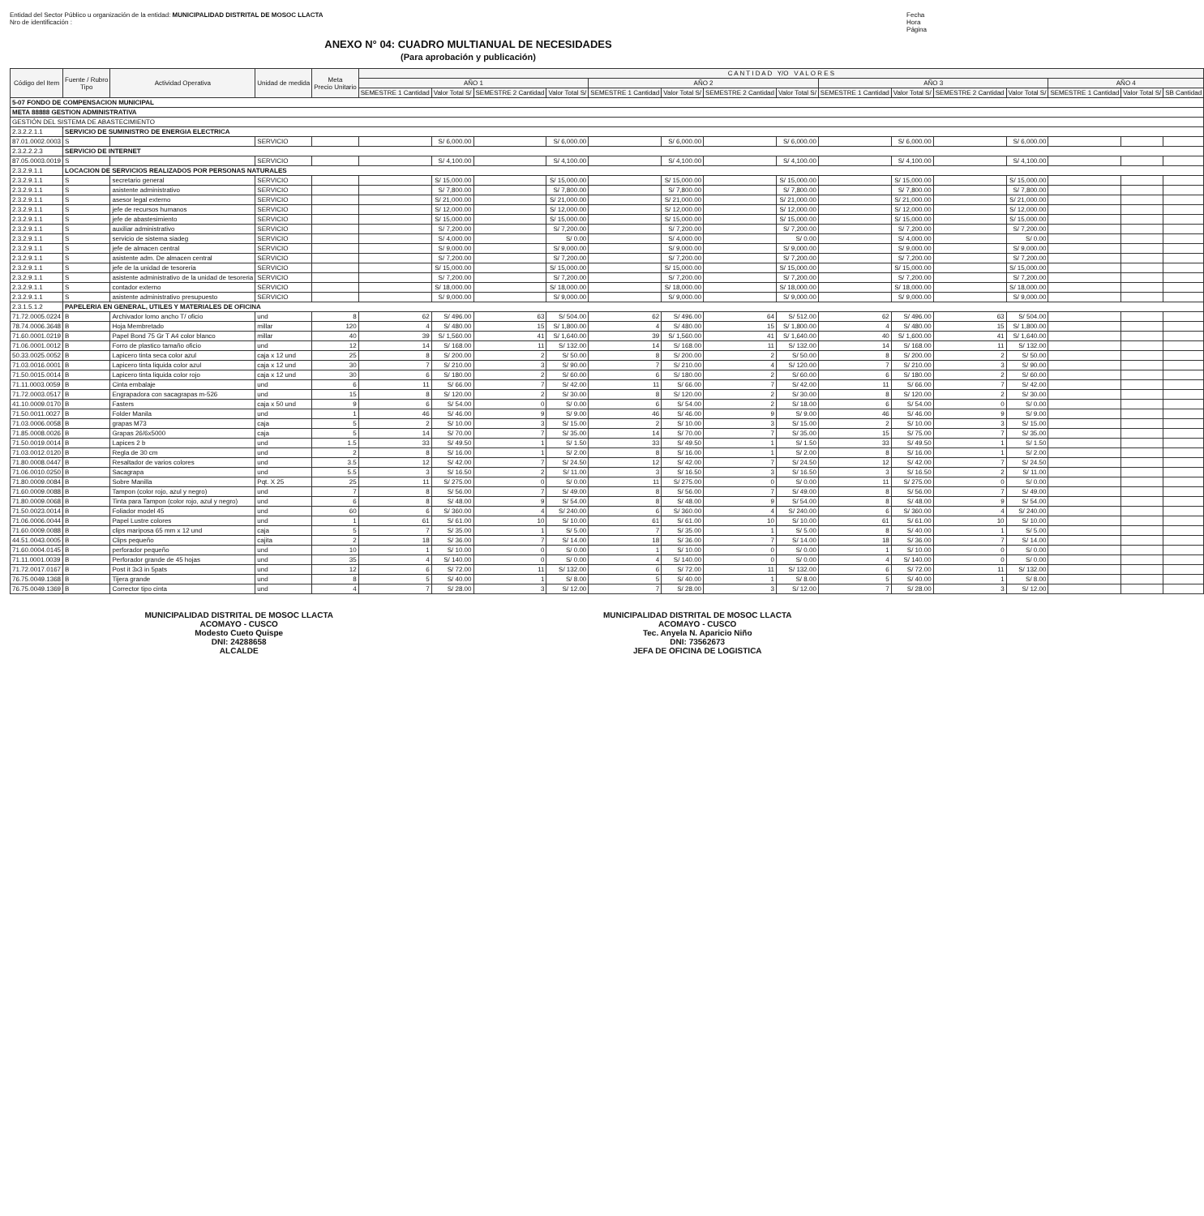Entidad del Sector Público u organización de la entidad: MUNICIPALIDAD DISTRITAL DE MOSOC LLACTA
Nro de identificación :
Fecha
Hora
Página
ANEXO N° 04: CUADRO MULTIANUAL DE NECESIDADES
(Para aprobación y publicación)
| Código del Item | Fuente / Rubro Tipo | Actividad Operativa | Unidad de medida | Meta Precio Unitario | C A N T I D A D Y/O V A L O R E S | | | | | | | | | | | | | | |
| --- | --- | --- | --- | --- | --- | --- | --- | --- | --- | --- | --- | --- | --- | --- | --- | --- | --- | --- | --- |
| | | | | | AÑO 1 | | | | AÑO 2 | | | | AÑO 3 | | | | AÑO 4 | | |
| | | | | | SEMESTRE 1 Cantidad | Valor Total S/ | SEMESTRE 2 Cantidad | Valor Total S/ | SEMESTRE 1 Cantidad | Valor Total S/ | SEMESTRE 2 Cantidad | Valor Total S/ | SEMESTRE 1 Cantidad | Valor Total S/ | SEMESTRE 2 Cantidad | Valor Total S/ | SEMESTRE 1 Cantidad | Valor Total S/ | SB Cantidad |
| 5-07 FONDO DE COMPENSACION MUNICIPAL | | | | | | | | | | | | | | | | | | | |
| META 88888 GESTION ADMINISTRATIVA | | | | | | | | | | | | | | | | | | | |
| GESTIÓN DEL SISTEMA DE ABASTECIMIENTO | | | | | | | | | | | | | | | | | | | |
| 2.3.2.2.1.1 | SERVICIO DE SUMINISTRO DE ENERGIA ELECTRICA | | | | | | | | | | | | | | | | | | |
| 87.01.0002.0003 | S | | SERVICIO | | | S/ 6,000.00 | | S/ 6,000.00 | | S/ 6,000.00 | | S/ 6,000.00 | | S/ 6,000.00 | | S/ 6,000.00 | | | |
| 2.3.2.2.2.3 | SERVICIO DE INTERNET | | | | | | | | | | | | | | | | | | |
| 87.05.0003.0019 | S | | SERVICIO | | | S/ 4,100.00 | | S/ 4,100.00 | | S/ 4,100.00 | | S/ 4,100.00 | | S/ 4,100.00 | | S/ 4,100.00 | | | |
| 2.3.2.9.1.1 | LOCACION DE SERVICIOS REALIZADOS POR PERSONAS NATURALES | | | | | | | | | | | | | | | | | | |
| 2.3.2.9.1.1 | S | secretario general | SERVICIO | | | S/ 15,000.00 | | S/ 15,000.00 | | S/ 15,000.00 | | S/ 15,000.00 | | S/ 15,000.00 | | S/ 15,000.00 | | | |
| 2.3.2.9.1.1 | S | asistente administrativo | SERVICIO | | | S/ 7,800.00 | | S/ 7,800.00 | | S/ 7,800.00 | | S/ 7,800.00 | | S/ 7,800.00 | | S/ 7,800.00 | | | |
| 2.3.2.9.1.1 | S | asesor legal externo | SERVICIO | | | S/ 21,000.00 | | S/ 21,000.00 | | S/ 21,000.00 | | S/ 21,000.00 | | S/ 21,000.00 | | S/ 21,000.00 | | | |
| 2.3.2.9.1.1 | S | jefe de recursos humanos | SERVICIO | | | S/ 12,000.00 | | S/ 12,000.00 | | S/ 12,000.00 | | S/ 12,000.00 | | S/ 12,000.00 | | S/ 12,000.00 | | | |
| 2.3.2.9.1.1 | S | jefe de abastesimiento | SERVICIO | | | S/ 15,000.00 | | S/ 15,000.00 | | S/ 15,000.00 | | S/ 15,000.00 | | S/ 15,000.00 | | S/ 15,000.00 | | | |
| 2.3.2.9.1.1 | S | auxiliar administrativo | SERVICIO | | | S/ 7,200.00 | | S/ 7,200.00 | | S/ 7,200.00 | | S/ 7,200.00 | | S/ 7,200.00 | | S/ 7,200.00 | | | |
| 2.3.2.9.1.1 | S | servicio de sistema siadeg | SERVICIO | | | S/ 4,000.00 | | S/ 0.00 | | S/ 4,000.00 | | S/ 0.00 | | S/ 4,000.00 | | S/ 0.00 | | | |
| 2.3.2.9.1.1 | S | jefe de almacen central | SERVICIO | | | S/ 9,000.00 | | S/ 9,000.00 | | S/ 9,000.00 | | S/ 9,000.00 | | S/ 9,000.00 | | S/ 9,000.00 | | | |
| 2.3.2.9.1.1 | S | asistente adm. De almacen central | SERVICIO | | | S/ 7,200.00 | | S/ 7,200.00 | | S/ 7,200.00 | | S/ 7,200.00 | | S/ 7,200.00 | | S/ 7,200.00 | | | |
| 2.3.2.9.1.1 | S | jefe de la unidad de tesoreria | SERVICIO | | | S/ 15,000.00 | | S/ 15,000.00 | | S/ 15,000.00 | | S/ 15,000.00 | | S/ 15,000.00 | | S/ 15,000.00 | | | |
| 2.3.2.9.1.1 | S | asistente administrativo de la unidad de tesoreria | SERVICIO | | | S/ 7,200.00 | | S/ 7,200.00 | | S/ 7,200.00 | | S/ 7,200.00 | | S/ 7,200.00 | | S/ 7,200.00 | | | |
| 2.3.2.9.1.1 | S | contador externo | SERVICIO | | | S/ 18,000.00 | | S/ 18,000.00 | | S/ 18,000.00 | | S/ 18,000.00 | | S/ 18,000.00 | | S/ 18,000.00 | | | |
| 2.3.2.9.1.1 | S | asistente administrativo presupuesto | SERVICIO | | | S/ 9,000.00 | | S/ 9,000.00 | | S/ 9,000.00 | | S/ 9,000.00 | | S/ 9,000.00 | | S/ 9,000.00 | | | |
| 2.3.1.5.1.2 | PAPELERIA EN GENERAL, UTILES Y MATERIALES DE OFICINA | | | | | | | | | | | | | | | | | | |
| 71.72.0005.0224 | B | Archivador lomo ancho T/ oficio | und | 8 | 62 | S/ 496.00 | 63 | S/ 504.00 | 62 | S/ 496.00 | 64 | S/ 512.00 | 62 | S/ 496.00 | 63 | S/ 504.00 | | | |
| 78.74.0006.3648 | B | Hoja Membretado | millar | 120 | 4 | S/ 480.00 | 15 | S/ 1,800.00 | 4 | S/ 480.00 | 15 | S/ 1,800.00 | 4 | S/ 480.00 | 15 | S/ 1,800.00 | | | |
| 71.60.0001.0219 | B | Papel Bond 75 Gr T A4 color blanco | millar | 40 | 39 | S/ 1,560.00 | 41 | S/ 1,640.00 | 39 | S/ 1,560.00 | 41 | S/ 1,640.00 | 40 | S/ 1,600.00 | 41 | S/ 1,640.00 | | | |
| 71.06.0001.0012 | B | Forro de plastico tamaño oficio | und | 12 | 14 | S/ 168.00 | 11 | S/ 132.00 | 14 | S/ 168.00 | 11 | S/ 132.00 | 14 | S/ 168.00 | 11 | S/ 132.00 | | | |
| 50.33.0025.0052 | B | Lapicero tinta seca color azul | caja x 12 und | 25 | 8 | S/ 200.00 | 2 | S/ 50.00 | 8 | S/ 200.00 | 2 | S/ 50.00 | 8 | S/ 200.00 | 2 | S/ 50.00 | | | |
| 71.03.0016.0001 | B | Lapicero tinta liquida color azul | caja x 12 und | 30 | 7 | S/ 210.00 | 3 | S/ 90.00 | 7 | S/ 210.00 | 4 | S/ 120.00 | 7 | S/ 210.00 | 3 | S/ 90.00 | | | |
| 71.50.0015.0014 | B | Lapicero tinta liquida color rojo | caja x 12 und | 30 | 6 | S/ 180.00 | 2 | S/ 60.00 | 6 | S/ 180.00 | 2 | S/ 60.00 | 6 | S/ 180.00 | 2 | S/ 60.00 | | | |
| 71.11.0003.0059 | B | Cinta embalaje | und | 6 | 11 | S/ 66.00 | 7 | S/ 42.00 | 11 | S/ 66.00 | 7 | S/ 42.00 | 11 | S/ 66.00 | 7 | S/ 42.00 | | | |
| 71.72.0003.0517 | B | Engrapadora con sacagrapas m-526 | und | 15 | 8 | S/ 120.00 | 2 | S/ 30.00 | 8 | S/ 120.00 | 2 | S/ 30.00 | 8 | S/ 120.00 | 2 | S/ 30.00 | | | |
| 41.10.0009.0170 | B | Fasters | caja x 50 und | 9 | 6 | S/ 54.00 | 0 | S/ 0.00 | 6 | S/ 54.00 | 2 | S/ 18.00 | 6 | S/ 54.00 | 0 | S/ 0.00 | | | |
| 71.50.0011.0027 | B | Folder Manila | und | 1 | 46 | S/ 46.00 | 9 | S/ 9.00 | 46 | S/ 46.00 | 9 | S/ 9.00 | 46 | S/ 46.00 | 9 | S/ 9.00 | | | |
| 71.03.0006.0058 | B | grapas M73 | caja | 5 | 2 | S/ 10.00 | 3 | S/ 15.00 | 2 | S/ 10.00 | 3 | S/ 15.00 | 2 | S/ 10.00 | 3 | S/ 15.00 | | | |
| 71.85.0008.0026 | B | Grapas 26/6x5000 | caja | 5 | 14 | S/ 70.00 | 7 | S/ 35.00 | 14 | S/ 70.00 | 7 | S/ 35.00 | 15 | S/ 75.00 | 7 | S/ 35.00 | | | |
| 71.50.0019.0014 | B | Lapices 2 b | und | 1.5 | 33 | S/ 49.50 | 1 | S/ 1.50 | 33 | S/ 49.50 | 1 | S/ 1.50 | 33 | S/ 49.50 | 1 | S/ 1.50 | | | |
| 71.03.0012.0120 | B | Regla de 30 cm | und | 2 | 8 | S/ 16.00 | 1 | S/ 2.00 | 8 | S/ 16.00 | 1 | S/ 2.00 | 8 | S/ 16.00 | 1 | S/ 2.00 | | | |
| 71.80.0008.0447 | B | Resaltador de varios colores | und | 3.5 | 12 | S/ 42.00 | 7 | S/ 24.50 | 12 | S/ 42.00 | 7 | S/ 24.50 | 12 | S/ 42.00 | 7 | S/ 24.50 | | | |
| 71.06.0010.0250 | B | Sacagrapa | und | 5.5 | 3 | S/ 16.50 | 2 | S/ 11.00 | 3 | S/ 16.50 | 3 | S/ 16.50 | 3 | S/ 16.50 | 2 | S/ 11.00 | | | |
| 71.80.0009.0084 | B | Sobre Manilla | Pqt. X 25 | 25 | 11 | S/ 275.00 | 0 | S/ 0.00 | 11 | S/ 275.00 | 0 | S/ 0.00 | 11 | S/ 275.00 | 0 | S/ 0.00 | | | |
| 71.60.0009.0088 | B | Tampon (color rojo, azul y negro) | und | 7 | 8 | S/ 56.00 | 7 | S/ 49.00 | 8 | S/ 56.00 | 7 | S/ 49.00 | 8 | S/ 56.00 | 7 | S/ 49.00 | | | |
| 71.80.0009.0068 | B | Tinta para Tampon (color rojo, azul y negro) | und | 6 | 8 | S/ 48.00 | 9 | S/ 54.00 | 8 | S/ 48.00 | 9 | S/ 54.00 | 8 | S/ 48.00 | 9 | S/ 54.00 | | | |
| 71.50.0023.0014 | B | Foliador model 45 | und | 60 | 6 | S/ 360.00 | 4 | S/ 240.00 | 6 | S/ 360.00 | 4 | S/ 240.00 | 6 | S/ 360.00 | 4 | S/ 240.00 | | | |
| 71.06.0006.0044 | B | Papel Lustre colores | und | 1 | 61 | S/ 61.00 | 10 | S/ 10.00 | 61 | S/ 61.00 | 10 | S/ 10.00 | 61 | S/ 61.00 | 10 | S/ 10.00 | | | |
| 71.60.0009.0088 | B | clips mariposa 65 mm x 12 und | caja | 5 | 7 | S/ 35.00 | 1 | S/ 5.00 | 7 | S/ 35.00 | 1 | S/ 5.00 | 8 | S/ 40.00 | 1 | S/ 5.00 | | | |
| 44.51.0043.0005 | B | Clips pequeño | cajita | 2 | 18 | S/ 36.00 | 7 | S/ 14.00 | 18 | S/ 36.00 | 7 | S/ 14.00 | 18 | S/ 36.00 | 7 | S/ 14.00 | | | |
| 71.60.0004.0145 | B | perforador pequeño | und | 10 | 1 | S/ 10.00 | 0 | S/ 0.00 | 1 | S/ 10.00 | 0 | S/ 0.00 | 1 | S/ 10.00 | 0 | S/ 0.00 | | | |
| 71.11.0001.0039 | B | Perforador grande de 45 hojas | und | 35 | 4 | S/ 140.00 | 0 | S/ 0.00 | 4 | S/ 140.00 | 0 | S/ 0.00 | 4 | S/ 140.00 | 0 | S/ 0.00 | | | |
| 71.72.0017.0167 | B | Post it 3x3 in 5pats | und | 12 | 6 | S/ 72.00 | 11 | S/ 132.00 | 6 | S/ 72.00 | 11 | S/ 132.00 | 6 | S/ 72.00 | 11 | S/ 132.00 | | | |
| 76.75.0049.1368 | B | Tijera grande | und | 8 | 5 | S/ 40.00 | 1 | S/ 8.00 | 5 | S/ 40.00 | 1 | S/ 8.00 | 5 | S/ 40.00 | 1 | S/ 8.00 | | | |
| 76.75.0049.1369 | B | Corrector tipo cinta | und | 4 | 7 | S/ 28.00 | 3 | S/ 12.00 | 7 | S/ 28.00 | 3 | S/ 12.00 | 7 | S/ 28.00 | 3 | S/ 12.00 | | | |
MUNICIPALIDAD DISTRITAL DE MOSOC LLACTA
ACOMAYO - CUSCO
Modesto Cueto Quispe
DNI: 24288658
ALCALDE
MUNICIPALIDAD DISTRITAL DE MOSOC LLACTA
ACOMAYO - CUSCO
Tec. Anyela N. Aparicio Niño
DNI: 73562673
JEFA DE OFICINA DE LOGISTICA